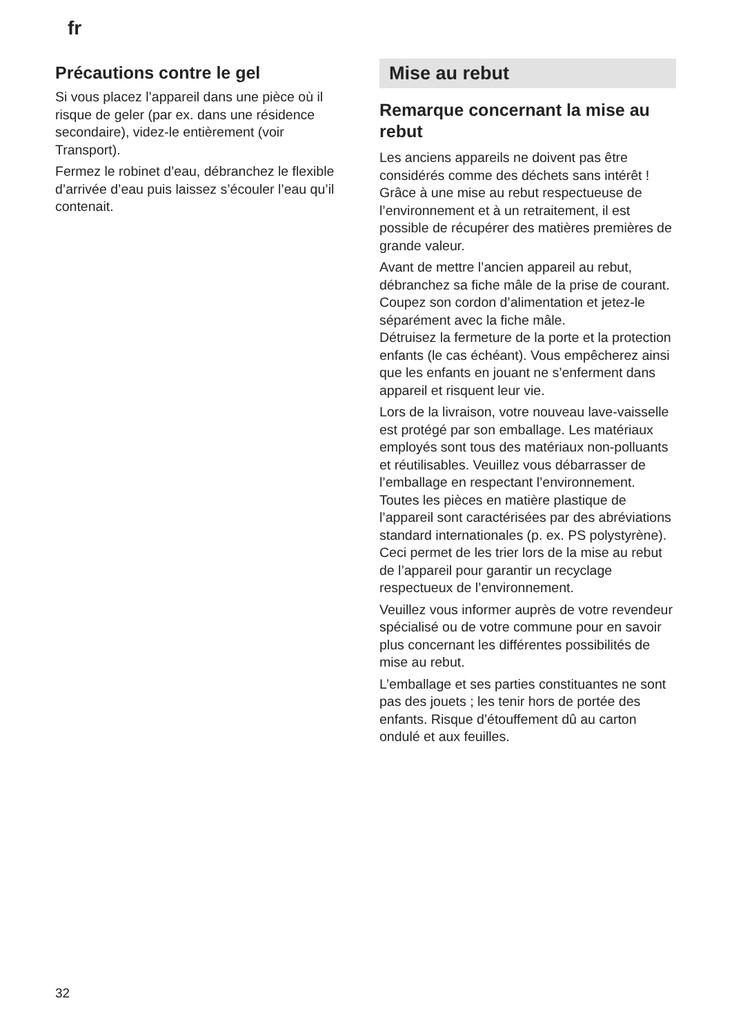fr
Précautions contre le gel
Si vous placez l’appareil dans une pièce où il risque de geler (par ex. dans une résidence secondaire), videz-le entière­ment (voir Transport).
Fermez le robinet d’eau, débranchez le flexible d’arrivée d’eau puis laissez s’écouler l’eau qu’il contenait.
Mise au rebut
Remarque concernant la mise au rebut
Les anciens appareils ne doivent pas être considérés comme des déchets sans intérêt !
Grâce à une mise au rebut respectueuse de l’environnement et à un retraitement, il est possible de récupérer des matières premières de grande valeur.
Avant de mettre l’ancien appareil au rebut, débranchez sa fiche mâle de la prise de courant. Coupez son cordon d’alimentation et jetez-le séparément avec la fiche mâle.
Détruisez la fermeture de la porte et la protection enfants (le cas échéant). Vous empêcherez ainsi que les enfants en jouant ne s’enferment dans appareil et risquent leur vie.
Lors de la livraison, votre nouveau lave-vaisselle est protégé par son emballage. Les matériaux employés sont tous des matériaux non-polluants et réutilisables. Veuillez vous débarrasser de l’emballage en respectant l’environnement. Toutes les pièces en matière plastique de l’appareil sont caractérisées par des abréviations standard internationales (p. ex. PS polystyrène). Ceci permet de les trier lors de la mise au rebut de l’appareil pour garantir un recyclage respectueux de l’environnement.
Veuillez vous informer auprès de votre revendeur spécialisé ou de votre commune pour en savoir plus concernant les différentes possibilités de mise au rebut.
L’emballage et ses parties constituantes ne sont pas des jouets ; les tenir hors de portée des enfants. Risque d’étouffement dû au carton ondulé et aux feuilles.
32